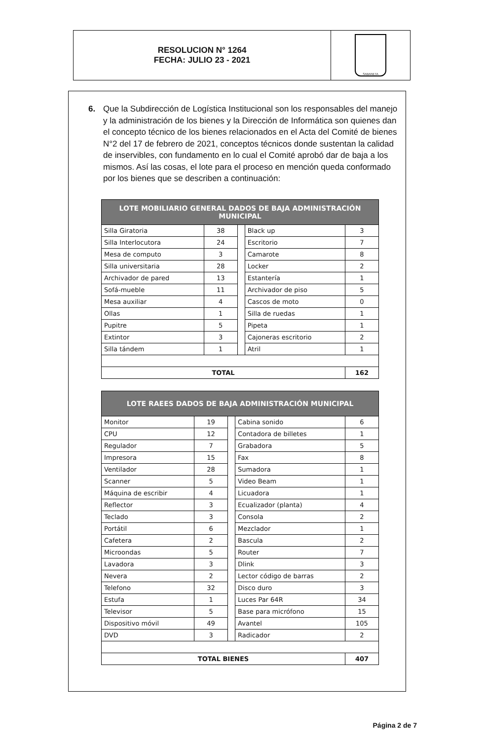RESOLUCION N° 1264
FECHA: JULIO 23 - 2021
SABANETA
6. Que la Subdirección de Logística Institucional son los responsables del manejo y la administración de los bienes y la Dirección de Informática son quienes dan el concepto técnico de los bienes relacionados en el Acta del Comité de bienes N°2 del 17 de febrero de 2021, conceptos técnicos donde sustentan la calidad de inservibles, con fundamento en lo cual el Comité aprobó dar de baja a los mismos. Así las cosas, el lote para el proceso en mención queda conformado por los bienes que se describen a continuación:
| LOTE MOBILIARIO GENERAL DADOS DE BAJA ADMINISTRACIÓN MUNICIPAL | | | | |
| --- | --- | --- | --- | --- |
| Silla Giratoria | 38 | | Black up | 3 |
| Silla Interlocutora | 24 | | Escritorio | 7 |
| Mesa de computo | 3 | | Camarote | 8 |
| Silla universitaria | 28 | | Locker | 2 |
| Archivador de pared | 13 | | Estantería | 1 |
| Sofá-mueble | 11 | | Archivador de piso | 5 |
| Mesa auxiliar | 4 | | Cascos de moto | 0 |
| Ollas | 1 | | Silla de ruedas | 1 |
| Pupitre | 5 | | Pipeta | 1 |
| Extintor | 3 | | Cajoneras escritorio | 2 |
| Silla tándem | 1 | | Atril | 1 |
| TOTAL | | | | 162 |
| LOTE RAEES DADOS DE BAJA ADMINISTRACIÓN MUNICIPAL | | | | |
| --- | --- | --- | --- | --- |
| Monitor | 19 | | Cabina sonido | 6 |
| CPU | 12 | | Contadora de billetes | 1 |
| Regulador | 7 | | Grabadora | 5 |
| Impresora | 15 | | Fax | 8 |
| Ventilador | 28 | | Sumadora | 1 |
| Scanner | 5 | | Video Beam | 1 |
| Máquina de escribir | 4 | | Licuadora | 1 |
| Reflector | 3 | | Ecualizador (planta) | 4 |
| Teclado | 3 | | Consola | 2 |
| Portátil | 6 | | Mezclador | 1 |
| Cafetera | 2 | | Bascula | 2 |
| Microondas | 5 | | Router | 7 |
| Lavadora | 3 | | Dlink | 3 |
| Nevera | 2 | | Lector código de barras | 2 |
| Telefono | 32 | | Disco duro | 3 |
| Estufa | 1 | | Luces Par 64R | 34 |
| Televisor | 5 | | Base para micrófono | 15 |
| Dispositivo móvil | 49 | | Avantel | 105 |
| DVD | 3 | | Radicador | 2 |
| TOTAL BIENES | | | | 407 |
Página 2 de 7